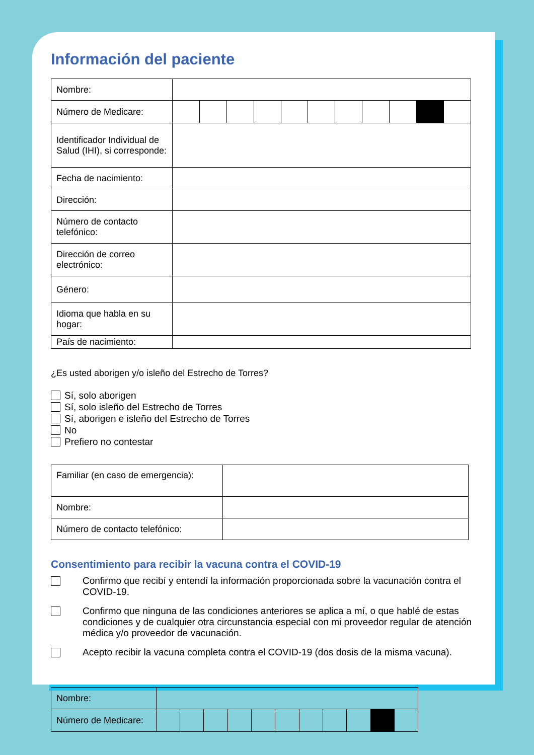Información del paciente
| Nombre: | |
| Número de Medicare: | |
| Identificador Individual de Salud (IHI), si corresponde: | |
| Fecha de nacimiento: | |
| Dirección: | |
| Número de contacto telefónico: | |
| Dirección de correo electrónico: | |
| Género: | |
| Idioma que habla en su hogar: | |
| País de nacimiento: | |
¿Es usted aborigen y/o isleño del Estrecho de Torres?
Sí, solo aborigen
Sí, solo isleño del Estrecho de Torres
Sí, aborigen e isleño del Estrecho de Torres
No
Prefiero no contestar
| Familiar (en caso de emergencia): | |
| Nombre: | |
| Número de contacto telefónico: | |
Consentimiento para recibir la vacuna contra el COVID-19
Confirmo que recibí y entendí la información proporcionada sobre la vacunación contra el COVID-19.
Confirmo que ninguna de las condiciones anteriores se aplica a mí, o que hablé de estas condiciones y de cualquier otra circunstancia especial con mi proveedor regular de atención médica y/o proveedor de vacunación.
Acepto recibir la vacuna completa contra el COVID-19 (dos dosis de la misma vacuna).
| Nombre: | |
| Número de Medicare: | |